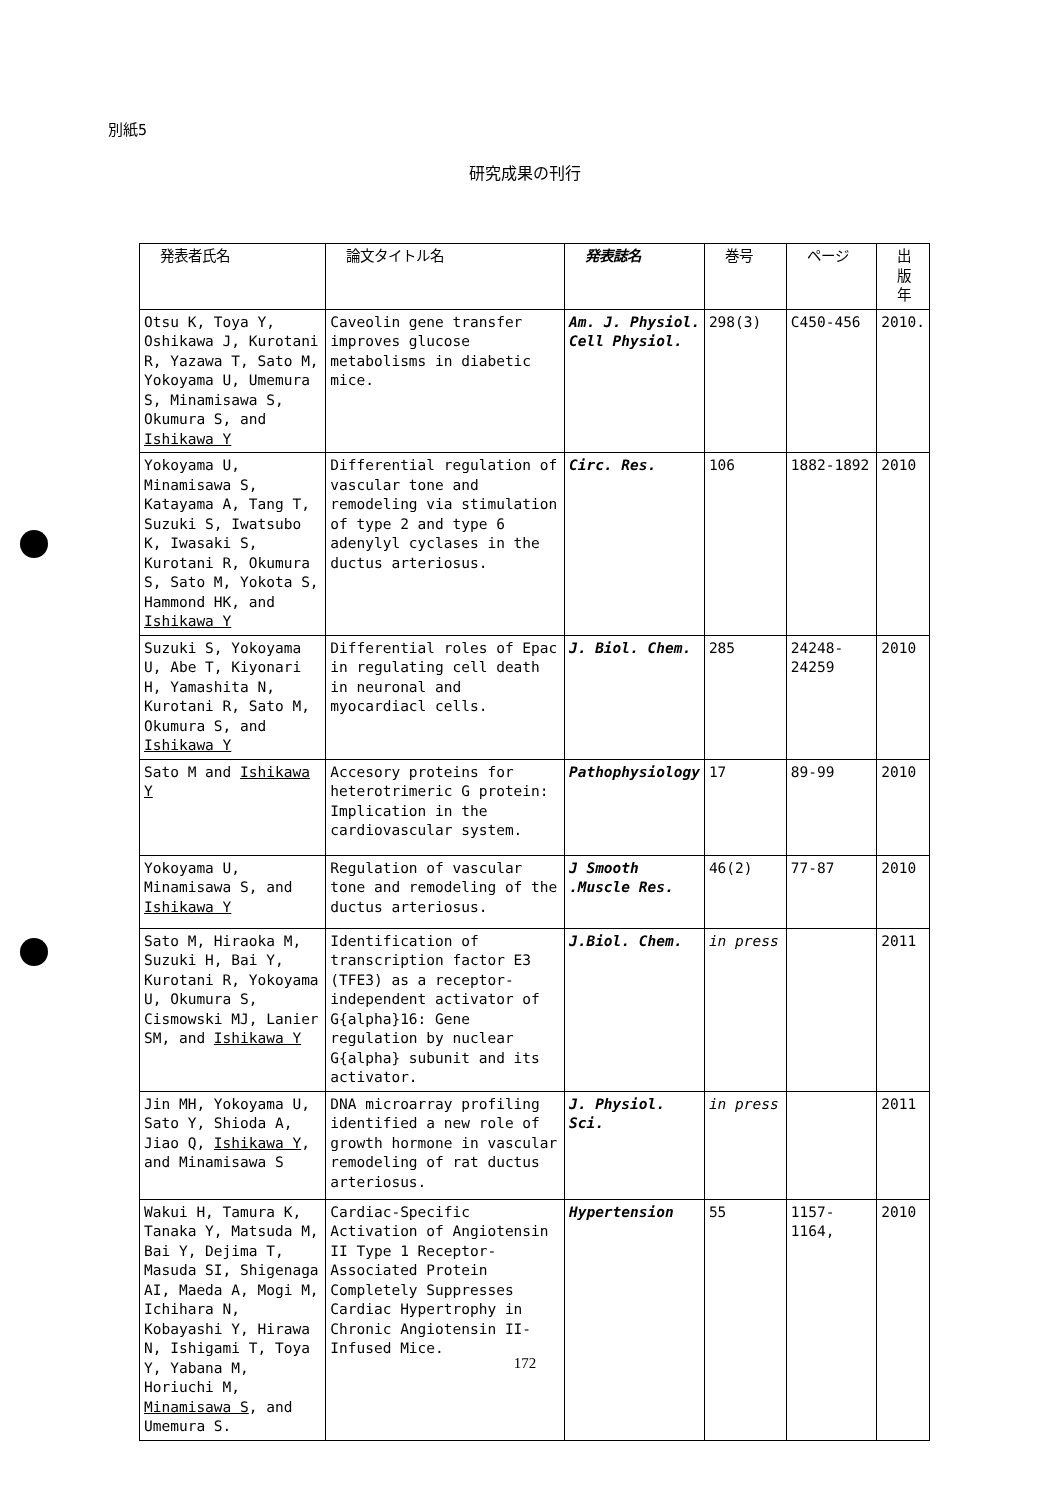別紙5
研究成果の刊行
| 発表者氏名 | 論文タイトル名 | 発表誌名 | 巻号 | ページ | 出版年 |
| --- | --- | --- | --- | --- | --- |
| Otsu K, Toya Y, Oshikawa J, Kurotani R, Yazawa T, Sato M, Yokoyama U, Umemura S, Minamisawa S, Okumura S, and Ishikawa Y | Caveolin gene transfer improves glucose metabolisms in diabetic mice. | Am. J. Physiol. Cell Physiol. | 298(3) | C450-456 | 2010. |
| Yokoyama U, Minamisawa S, Katayama A, Tang T, Suzuki S, Iwatsubo K, Iwasaki S, Kurotani R, Okumura S, Sato M, Yokota S, Hammond HK, and Ishikawa Y | Differential regulation of vascular tone and remodeling via stimulation of type 2 and type 6 adenylyl cyclases in the ductus arteriosus. | Circ. Res. | 106 | 1882-1892 | 2010 |
| Suzuki S, Yokoyama U, Abe T, Kiyonari H, Yamashita N, Kurotani R, Sato M, Okumura S, and Ishikawa Y | Differential roles of Epac in regulating cell death in neuronal and myocardiacl cells. | J. Biol. Chem. | 285 | 24248-24259 | 2010 |
| Sato M and Ishikawa Y | Accesory proteins for heterotrimeric G protein: Implication in the cardiovascular system. | Pathophysiology | 17 | 89-99 | 2010 |
| Yokoyama U, Minamisawa S, and Ishikawa Y | Regulation of vascular tone and remodeling of the ductus arteriosus. | J Smooth .Muscle Res. | 46(2) | 77-87 | 2010 |
| Sato M, Hiraoka M, Suzuki H, Bai Y, Kurotani R, Yokoyama U, Okumura S, Cismowski MJ, Lanier SM, and Ishikawa Y | Identification of transcription factor E3 (TFE3) as a receptor-independent activator of G{alpha}16: Gene regulation by nuclear G{alpha} subunit and its activator. | J.Biol. Chem. | in press | | 2011 |
| Jin MH, Yokoyama U, Sato Y, Shioda A, Jiao Q, Ishikawa Y , and Minamisawa S | DNA microarray profiling identified a new role of growth hormone in vascular remodeling of rat ductus arteriosus. | J. Physiol. Sci. | in press | | 2011 |
| Wakui H, Tamura K, Tanaka Y, Matsuda M, Bai Y, Dejima T, Masuda SI, Shigenaga AI, Maeda A, Mogi M, Ichihara N, Kobayashi Y, Hirawa N, Ishigami T, Toya Y, Yabana M, Horiuchi M, Minamisawa S , and Umemura S. | Cardiac-Specific Activation of Angiotensin II Type 1 Receptor-Associated Protein Completely Suppresses Cardiac Hypertrophy in Chronic Angiotensin II-Infused Mice. | Hypertension | 55 | 1157-1164, | 2010 |
172